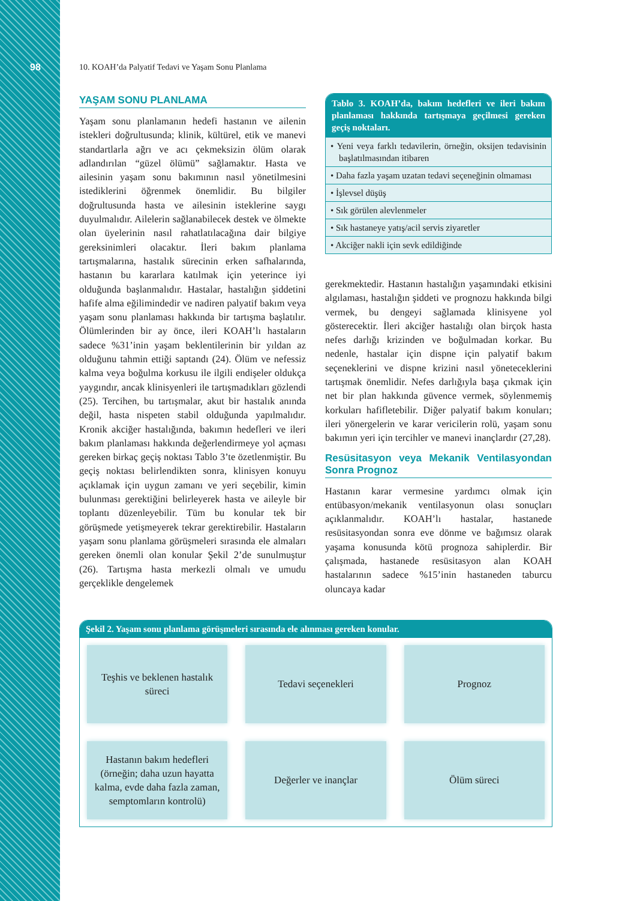98
10. KOAH’da Palyatif Tedavi ve Yaşam Sonu Planlama
YAŞAM SONU PLANLAMA
Yaşam sonu planlamanın hedefi hastanın ve ailenin istekleri doğrultusunda; klinik, kültürel, etik ve manevi standartlarla ağrı ve acı çekmeksizin ölüm olarak adlandırılan “güzel ölümü” sağlamaktır. Hasta ve ailesinin yaşam sonu bakımının nasıl yönetilmesini istediklerini öğrenmek önemlidir. Bu bilgiler doğrultusunda hasta ve ailesinin isteklerine saygı duyulmalıdır. Ailelerin sağlanabilecek destek ve ölmekte olan üyelerinin nasıl rahatlatılacağına dair bilgiye gereksinimleri olacaktır. İleri bakım planlama tartışmalarına, hastalık sürecinin erken safhalarında, hastanın bu kararlara katılmak için yeterince iyi olduğunda başlanmalıdır. Hastalar, hastalığın şiddetini hafife alma eğilimindedir ve nadiren palyatif bakım veya yaşam sonu planlaması hakkında bir tartışma başlatılır. Ölümlerinden bir ay önce, ileri KOAH’lı hastaların sadece %31’inin yaşam beklentilerinin bir yıldan az olduğunu tahmin ettiği saptandı (24). Ölüm ve nefessiz kalma veya boğulma korkusu ile ilgili endişeler oldukça yaygındır, ancak klinisyenleri ile tartışmadıkları gözlendi (25). Tercihen, bu tartışmalar, akut bir hastalık anında değil, hasta nispeten stabil olduğunda yapılmalıdır. Kronik akciğer hastalığında, bakımın hedefleri ve ileri bakım planlaması hakkında değerlendirmeye yol açması gereken birkaç geçiş noktası Tablo 3’te özetlenmiştir. Bu geçiş noktası belirlendikten sonra, klinisyen konuyu açıklamak için uygun zamanı ve yeri seçebilir, kimin bulunması gerektiğini belirleyerek hasta ve aileyle bir toplantı düzenleyebilir. Tüm bu konular tek bir görüşmede yetişmeyerek tekrar gerektirebilir. Hastaların yaşam sonu planlama görüşmeleri sırasında ele almaları gereken önemli olan konular Şekil 2’de sunulmuştur (26). Tartışma hasta merkezli olmalı ve umudu gerçeklikle dengelemek
Tablo 3. KOAH’da, bakım hedefleri ve ileri bakım planlaması hakkında tartışmaya geçilmesi gereken geçiş noktaları.
| • Yeni veya farklı tedavilerin, örneğin, oksijen tedavisinin başlatılmasından itibaren |
| • Daha fazla yaşam uzatan tedavi seçeneğinin olmaması |
| • İşlevsel düşüş |
| • Sık görülen alevlenmeler |
| • Sık hastaneye yatış/acil servis ziyaretler |
| • Akciğer nakli için sevk edildiğinde |
gerekmektedir. Hastanın hastalığın yaşamındaki etkisini algılaması, hastalığın şiddeti ve prognozu hakkında bilgi vermek, bu dengeyi sağlamada klinisyene yol gösterecektir. İleri akciğer hastalığı olan birçok hasta nefes darlığı krizinden ve boğulmadan korkar. Bu nedenle, hastalar için dispne için palyatif bakım seçeneklerini ve dispne krizini nasıl yöneteceklerini tartışmak önemlidir. Nefes darlığıyla başa çıkmak için net bir plan hakkında güvence vermek, söylenmemiş korkuları hafifletebilir. Diğer palyatif bakım konuları; ileri yönergelerin ve karar vericilerin rolü, yaşam sonu bakımın yeri için tercihler ve manevi inançlardır (27,28).
Resüsitasyon veya Mekanik Ventilasyondan Sonra Prognoz
Hastanın karar vermesine yardımcı olmak için entübasyon/mekanik ventilasyonun olası sonuçları açıklanmalıdır. KOAH’lı hastalar, hastanede resüsitasyondan sonra eve dönme ve bağımsız olarak yaşama konusunda kötü prognoza sahiplerdir. Bir çalışmada, hastanede resüsitasyon alan KOAH hastalarının sadece %15’inin hastaneden taburcu oluncaya kadar
Şekil 2. Yaşam sonu planlama görüşmeleri sırasında ele alınması gereken konular.
Teşhis ve beklenen hastalık süreci
Tedavi seçenekleri
Prognoz
Hastanın bakım hedefleri (örneğin; daha uzun hayatta kalma, evde daha fazla zaman, semptomların kontrolü)
Değerler ve inançlar
Ölüm süreci